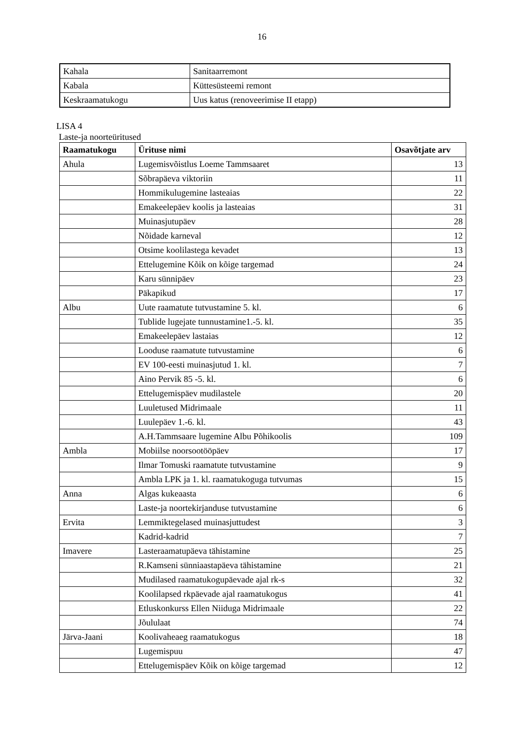16
| Kahala | Sanitaarremont |
| Kabala | Küttesüsteemi remont |
| Keskraamatukogu | Uus katus (renoveerimise II etapp) |
LISA 4
Laste-ja noorteüritused
| Raamatukogu | Ürituse nimi | Osavõtjate arv |
| --- | --- | --- |
| Ahula | Lugemisvõistlus Loeme Tammsaaret | 13 |
| | Sõbrapäeva viktoriin | 11 |
| | Hommikulugemine lasteaias | 22 |
| | Emakeelepäev koolis ja lasteaias | 31 |
| | Muinasjutupäev | 28 |
| | Nõidade karneval | 12 |
| | Otsime koolilastega kevadet | 13 |
| | Ettelugemine Kõik on kõige targemad | 24 |
| | Karu sünnipäev | 23 |
| | Päkapikud | 17 |
| Albu | Uute raamatute tutvustamine 5. kl. | 6 |
| | Tublide lugejate tunnustamine1.-5. kl. | 35 |
| | Emakeelepäev lastaias | 12 |
| | Looduse raamatute tutvustamine | 6 |
| | EV 100-eesti muinasjutud 1. kl. | 7 |
| | Aino Pervik 85 -5. kl. | 6 |
| | Ettelugemispäev mudilastele | 20 |
| | Luuletused Midrimaale | 11 |
| | Luulepäev 1.-6. kl. | 43 |
| | A.H.Tammsaare lugemine Albu Põhikoolis | 109 |
| Ambla | Mobiilse noorsootööpäev | 17 |
| | Ilmar Tomuski raamatute tutvustamine | 9 |
| | Ambla LPK ja 1. kl. raamatukoguga tutvumas | 15 |
| Anna | Algas kukeaasta | 6 |
| | Laste-ja noortekirjanduse tutvustamine | 6 |
| Ervita | Lemmiktegelased muinasjuttudest | 3 |
| | Kadrid-kadrid | 7 |
| Imavere | Lasteraamatupäeva tähistamine | 25 |
| | R.Kamseni sünniaastapäeva tähistamine | 21 |
| | Mudilased raamatukogupäevade ajal rk-s | 32 |
| | Koolilapsed rkpäevade ajal raamatukogus | 41 |
| | Etluskonkurss Ellen Niiduga Midrimaale | 22 |
| | Jõululaat | 74 |
| Järva-Jaani | Koolivaheaeg raamatukogus | 18 |
| | Lugemispuu | 47 |
| | Ettelugemispäev Kõik on kõige targemad | 12 |